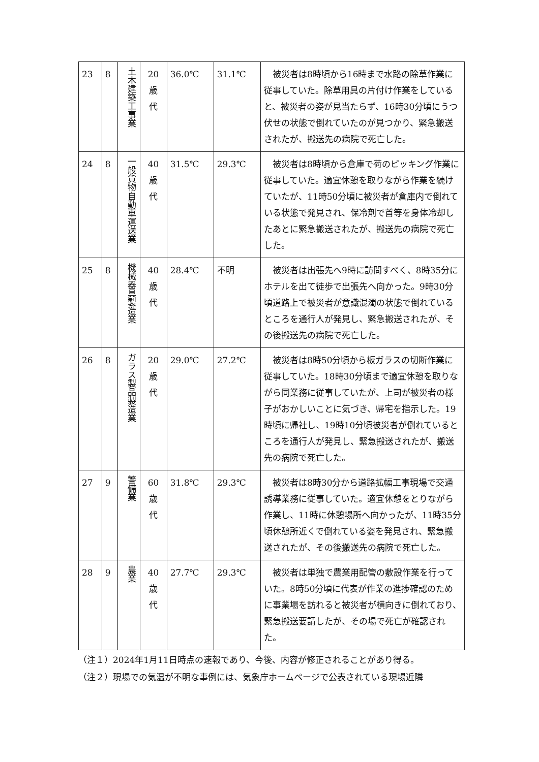| 23 | 8 | 土木建築工事業 | 20 歳 代 | 36.0℃ | 31.1℃ | 被災者は8時頃から16時まで水路の除草作業に従事していた。除草用具の片付け作業をしていると、被災者の姿が見当たらず、16時30分頃にうつ伏せの状態で倒れていたのが見つかり、緊急搬送されたが、搬送先の病院で死亡した。 |
| 24 | 8 | 一般貨物自動車運送業 | 40 歳 代 | 31.5℃ | 29.3℃ | 被災者は8時頃から倉庫で荷のピッキング作業に従事していた。適宜休憩を取りながら作業を続けていたが、11時50分頃に被災者が倉庫内で倒れている状態で発見され、保冷剤で首等を身体冷却したあとに緊急搬送されたが、搬送先の病院で死亡した。 |
| 25 | 8 | 機械器具製造業 | 40 歳 代 | 28.4℃ | 不明 | 被災者は出張先へ9時に訪問すべく、8時35分にホテルを出て徒歩で出張先へ向かった。9時30分頃道路上で被災者が意識混濁の状態で倒れているところを通行人が発見し、緊急搬送されたが、その後搬送先の病院で死亡した。 |
| 26 | 8 | ガラス製品製造業 | 20 歳 代 | 29.0℃ | 27.2℃ | 被災者は8時50分頃から板ガラスの切断作業に従事していた。18時30分頃まで適宜休憩を取りながら同業務に従事していたが、上司が被災者の様子がおかしいことに気づき、帰宅を指示した。19時頃に帰社し、19時10分頃被災者が倒れているところを通行人が発見し、緊急搬送されたが、搬送先の病院で死亡した。 |
| 27 | 9 | 警備業 | 60 歳 代 | 31.8℃ | 29.3℃ | 被災者は8時30分から道路拡幅工事現場で交通誘導業務に従事していた。適宜休憩をとりながら作業し、11時に休憩場所へ向かったが、11時35分頃休憩所近くで倒れている姿を発見され、緊急搬送されたが、その後搬送先の病院で死亡した。 |
| 28 | 9 | 農業 | 40 歳 代 | 27.7℃ | 29.3℃ | 被災者は単独で農業用配管の敷設作業を行っていた。8時50分頃に代表が作業の進捗確認のために事業場を訪れると被災者が横向きに倒れており、緊急搬送要請したが、その場で死亡が確認された。 |
（注１）2024年1月11日時点の速報であり、今後、内容が修正されることがあり得る。
（注２）現場での気温が不明な事例には、気象庁ホームページで公表されている現場近隣